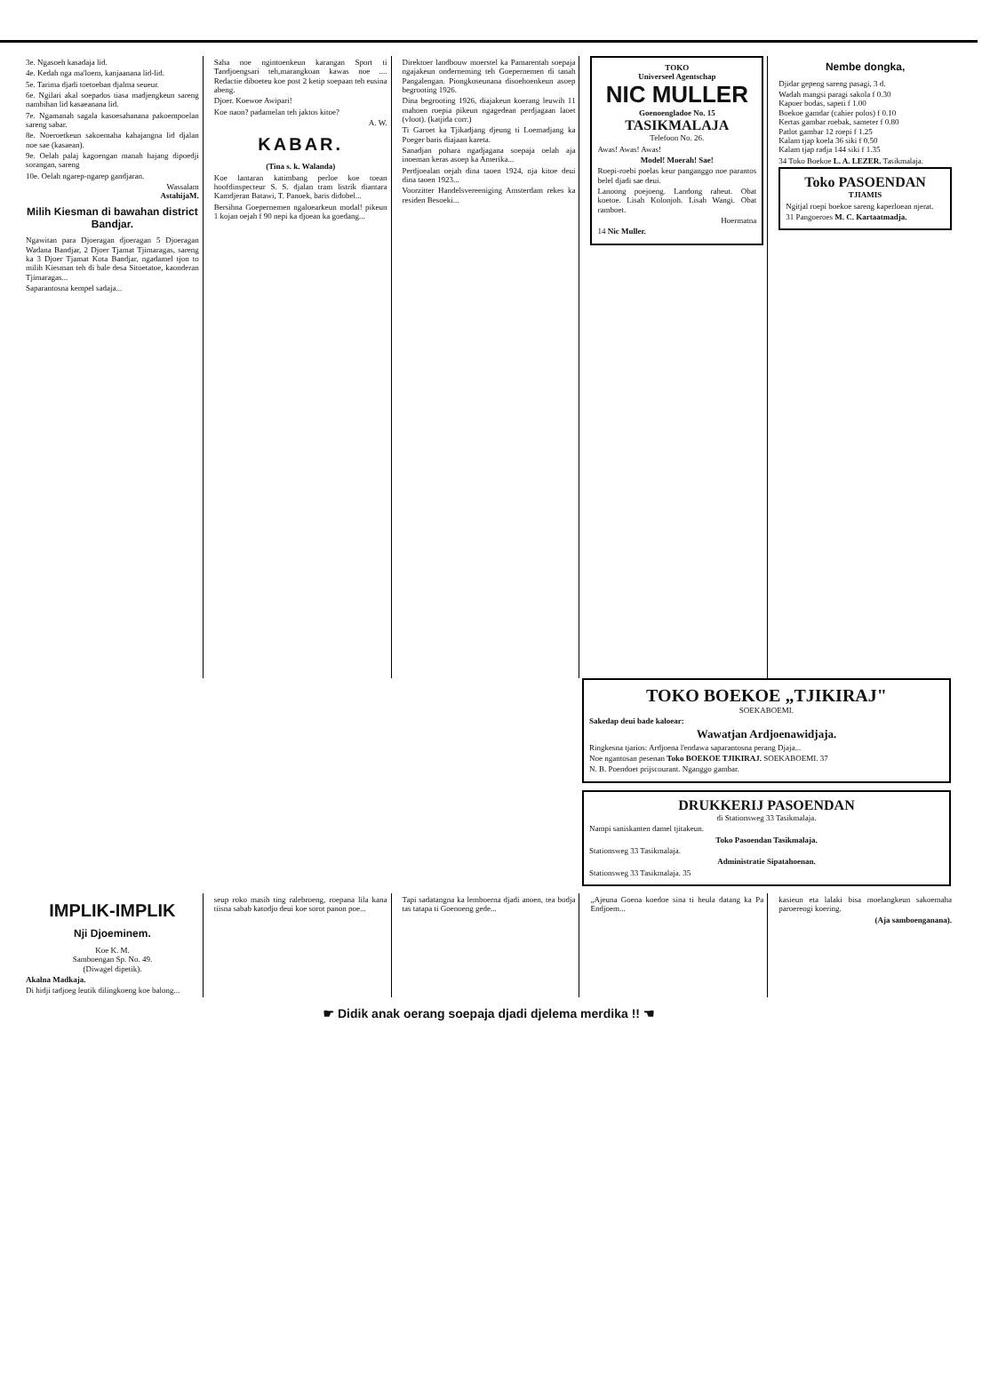3e. Ngasoeh kasadaja lid.
4e. Kedah nga ma'loem, kanjaanana lid-lid.
5e. Tarima djadi toetoeban djalma seueur.
6e. Ngilari akal soepados tiasa madjengkeun sareng nambihan lid kasaeanana lid.
7e. Ngamanah sagala kasoesahanana pakoempoelan sareng sabar.
8e. Noeroetkeun sakoemaha kahajangna lid djalan noe sae (kasaean).
9e. Oelah palaj kagoengan manah hajang dipoedji sorangan, sareng
10e. Oelah ngarep-ngarep gandjaran.
Wassalam
AstahijaM.
Milih Kiesman di bawahan district Bandjar.
Ngawitan para Djoeragan djoeragan 5 Djoeragan Wadana Bandjar, 2 Djoer Tjamat Tjimaragas, sareng ka 3 Djoer Tjamat Kota Bandjar, ngadamel tjon to milih Kiesman teh di bale desa Sitoetatoe, kaonderan Tjimaragas...
Saparantosna kempel sadaja...
Saha noe ngintoenkeun karangan Sport ti Tandjoengsari teh,marangkoan kawas noe .... Redactie diboeteu koe post 2 ketip soepaan teh eusina abeng.
Djoer. Koewoe Awipari!
Koe naon? padamelan teh jaktos kitoe?
A. W.
KABAR.
(Tina s. k. Walanda)
Koe lantaran katimbang perloe koe toean hoofdinspecteur S. S. djalan tram listrik diantara Kamdjeran Batawi, T. Panoek, baris didobel...
Bersihna Goepernemen ngaloearkeun modal! pikeun 1 kojan oejah f 90 nepi ka djoean ka goedang...
Direktoer landbouw moerstel ka Pamarentah soepaja ngajakeun onderneming teh Goepernemen di tanah Pangalengan. Piongkoseunana disoehoenkeun asoep begrooting 1926.
Dina begrooting 1926, diajakeun koerang leuwih 11 mahoen roepia pikeun ngagedean perdjagaan laoet (vloot). (katjida corr.)
Ti Garoet ka Tjikadjang djeung ti Loemadjang ka Poeger baris diajaan kareta.
Sanadjan pohara ngadjagana soepaja oelah aja inoeman keras asoep ka Amerika...
Perdjoealan oejah dina taoen 1924, nja kitoe deui dina taoen 1923...
Voorzitter Handelsvereeniging Amsterdam rekes ka residen Besoeki...
TOKO
Universeel Agentschap
NIC MULLER
Goenoengladoe No. 15
TASIKMALAJA
Telefoon No. 26.
Awas! Awas! Awas!
Model! Moerah! Sae!
Roepi-roebi poelas keur panganggo noe parantos belel djadi sae deui.
Lanoong poejoeng. Landong raheut. Obat koetoe. Lisah Kolonjoh. Lisah Wangi. Obat ramboet.
Hoermatna
14 Nic Muller.
Nembe dongka,
Djidar gepeng sareng pasagi, 3 d.
Wadah mangsi paragi sakola f 0.30
Kapoer bodas, sapeti f 1.00
Boekoe gamdar (cahier polos) f 0.10
Kertas gambar roebak, sameter f 0.80
Patlot gambar 12 roepi f 1.25
Kalam tjap koela 36 siki f 0.50
Kalam tjap radja 144 siki f 1.35
34 Toko Boekoe L. A. LEZER. Tasikmalaja.
Toko PASOENDAN
TJIAMIS
Ngitjal roepi boekoe sareng kaperloean njerat.
31 Pangoeroes M. C. Kartaatmadja.
TOKO BOEKOE „TJIKIRAJ"
SOEKABOEMI.
Sakedap deui bade kaloear:
Wawatjan Ardjoenawidjaja.
Ringkesna tjarios: Ardjoena l'endawa saparantosna perang Djaja...
Noe ngantosan pesenan Toko BOEKOE TJIKIRAJ. SOEKABOEMI. 37
N. B. Poendoet prijscourant. Nganggo gambar.
DRUKKERIJ PASOENDAN
di Stationsweg 33 Tasikmalaja.
Nampi saniskanten damel tjitakeun.
Toko Pasoendan Tasikmalaja.
Stationsweg 33 Tasikmalaja.
Administratie Sipatahoenan.
Stationsweg 33 Tasikmalaja. 35
IMPLIK-IMPLIK
Nji Djoeminem.
Koe K. M.
Samboengan Sp. No. 49.
(Diwagel dipetik).
Akalna Madkaja.
Di hidji tadjoeg leutik dilingkoeng koe balong...
seup roko masih ting ralebroeng, roepana lila kana tiisna sabab katodjo deui koe sorot panon poe...
Tapi sadatangna ka lemboerna djadi anoen, tea bodja tas tatapa ti Goenoeng gede...
„Ajeuna Goena koedoe sina ti heula datang ka Pa Endjoem...
kasieun eta lalaki bisa moelangkeun sakoemaha paroereogi koering.
(Aja samboenganana).
☛ Didik anak oerang soepaja djadi djelema merdika !! ☚